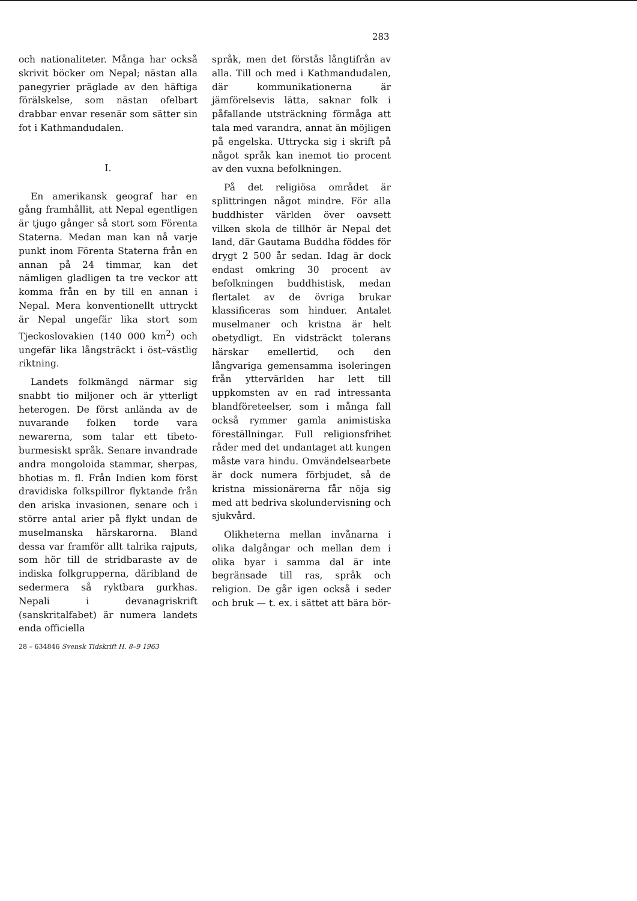283
och nationaliteter. Många har också skrivit böcker om Nepal; nästan alla panegyrier präglade av den häftiga förälskelse, som nästan ofelbart drabbar envar resenär som sätter sin fot i Kathmandudalen.
I.
En amerikansk geograf har en gång framhållit, att Nepal egentligen är tjugo gånger så stort som Förenta Staterna. Medan man kan nå varje punkt inom Förenta Staterna från en annan på 24 timmar, kan det nämligen gladligen ta tre veckor att komma från en by till en annan i Nepal. Mera konventionellt uttryckt är Nepal ungefär lika stort som Tjeckoslovakien (140 000 km<sup>2</sup>) och ungefär lika långsträckt i öst–västlig riktning.
Landets folkmängd närmar sig snabbt tio miljoner och är ytterligt heterogen. De först anlända av de nuvarande folken torde vara newarerna, som talar ett tibeto-burmesiskt språk. Senare invandrade andra mongoloida stammar, sherpas, bhotias m. fl. Från Indien kom först dravidiska folkspillror flyktande från den ariska invasionen, senare och i större antal arier på flykt undan de muselmanska härskarorna. Bland dessa var framför allt talrika rajputs, som hör till de stridbaraste av de indiska folkgrupperna, däribland de sedermera så ryktbara gurkhas. Nepali i devanagriskrift (sanskritalfabet) är numera landets enda officiella
28 – 634846 Svensk Tidskrift H. 8–9 1963
språk, men det förstås långtifrån av alla. Till och med i Kathmandudalen, där kommunikationerna är jämförelsevis lätta, saknar folk i påfallande utsträckning förmåga att tala med varandra, annat än möjligen på engelska. Uttrycka sig i skrift på något språk kan inemot tio procent av den vuxna befolkningen.
På det religiösa området är splittringen något mindre. För alla buddhister världen över oavsett vilken skola de tillhör är Nepal det land, där Gautama Buddha föddes för drygt 2 500 år sedan. Idag är dock endast omkring 30 procent av befolkningen buddhistisk, medan flertalet av de övriga brukar klassificeras som hinduer. Antalet muselmaner och kristna är helt obetydligt. En vidsträckt tolerans härskar emellertid, och den långvariga gemensamma isoleringen från yttervärlden har lett till uppkomsten av en rad intressanta blandföreteelser, som i många fall också rymmer gamla animistiska föreställningar. Full religionsfrihet råder med det undantaget att kungen måste vara hindu. Omvändelsearbete är dock numera förbjudet, så de kristna missionärerna får nöja sig med att bedriva skolundervisning och sjukvård.
Olikheterna mellan invånarna i olika dalgångar och mellan dem i olika byar i samma dal är inte begränsade till ras, språk och religion. De går igen också i seder och bruk — t. ex. i sättet att bära bör-